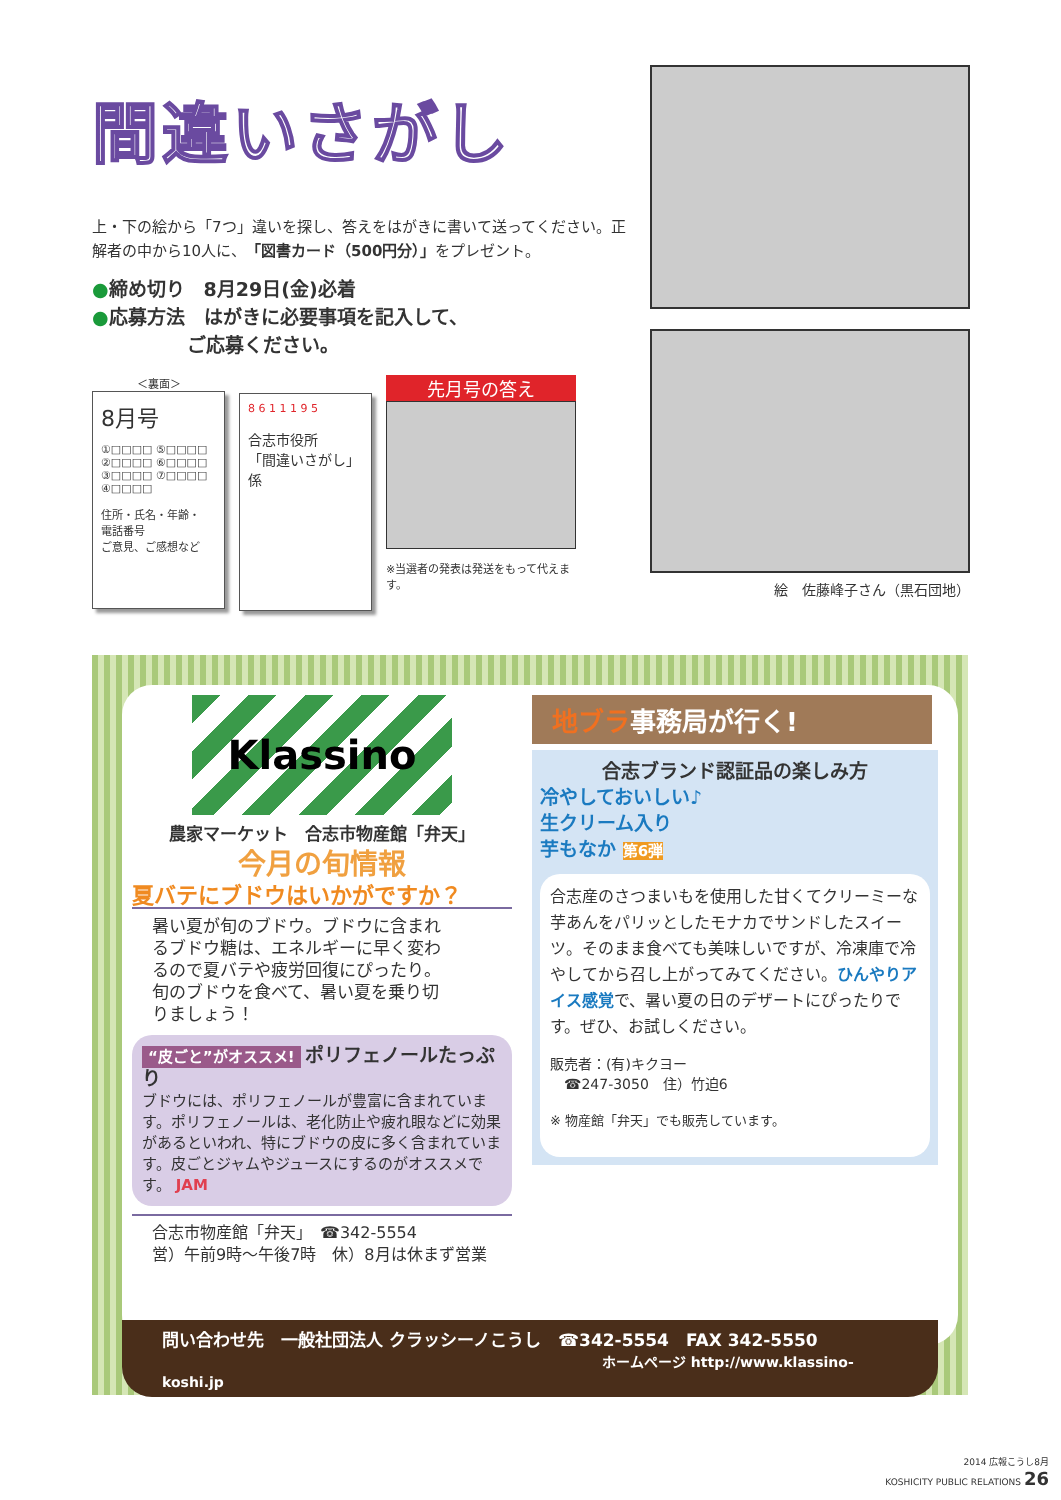間違いさがし
上・下の絵から「7つ」違いを探し、答えをはがきに書いて送ってください。正解者の中から10人に、「図書カード（500円分）」をプレゼント。
●締め切り　8月29日(金)必着
●応募方法　はがきに必要事項を記入して、
　　　　　ご応募ください。
＜裏面＞
8月号
①□□□□ ⑤□□□□
②□□□□ ⑥□□□□
③□□□□ ⑦□□□□
④□□□□
住所・氏名・年齢・
電話番号
ご意見、ご感想など
8 6 1 1 1 9 5
合志市役所
「間違いさがし」係
先月号の答え
※当選者の発表は発送をもって代えます。
絵　佐藤峰子さん（黒石団地）
Klassino
農家マーケット　合志市物産館「弁天」
今月の旬情報
夏バテにブドウはいかがですか？
暑い夏が旬のブドウ。ブドウに含まれるブドウ糖は、エネルギーに早く変わるので夏バテや疲労回復にぴったり。旬のブドウを食べて、暑い夏を乗り切りましょう！
“皮ごと”がオススメ! ポリフェノールたっぷり
ブドウには、ポリフェノールが豊富に含まれています。ポリフェノールは、老化防止や疲れ眼などに効果があるといわれ、特にブドウの皮に多く含まれています。皮ごとジャムやジュースにするのがオススメです。 JAM
合志市物産館「弁天」　☎342-5554
営）午前9時～午後7時　休）8月は休まず営業
地ブラ事務局が行く!
合志ブランド認証品の楽しみ方
冷やしておいしい♪
生クリーム入り
芋もなか 第6弾
合志産のさつまいもを使用した甘くてクリーミーな芋あんをパリッとしたモナカでサンドしたスイーツ。そのまま食べても美味しいですが、冷凍庫で冷やしてから召し上がってみてください。ひんやりアイス感覚で、暑い夏の日のデザートにぴったりです。ぜひ、お試しください。
販売者：(有)キクヨー
　☎247-3050　住）竹迫6
※ 物産館「弁天」でも販売しています。
問い合わせ先　一般社団法人 クラッシーノこうし　☎342-5554　FAX 342-5550
ホームページ http://www.klassino-koshi.jp
2014 広報こうし8月
KOSHICITY PUBLIC RELATIONS 26